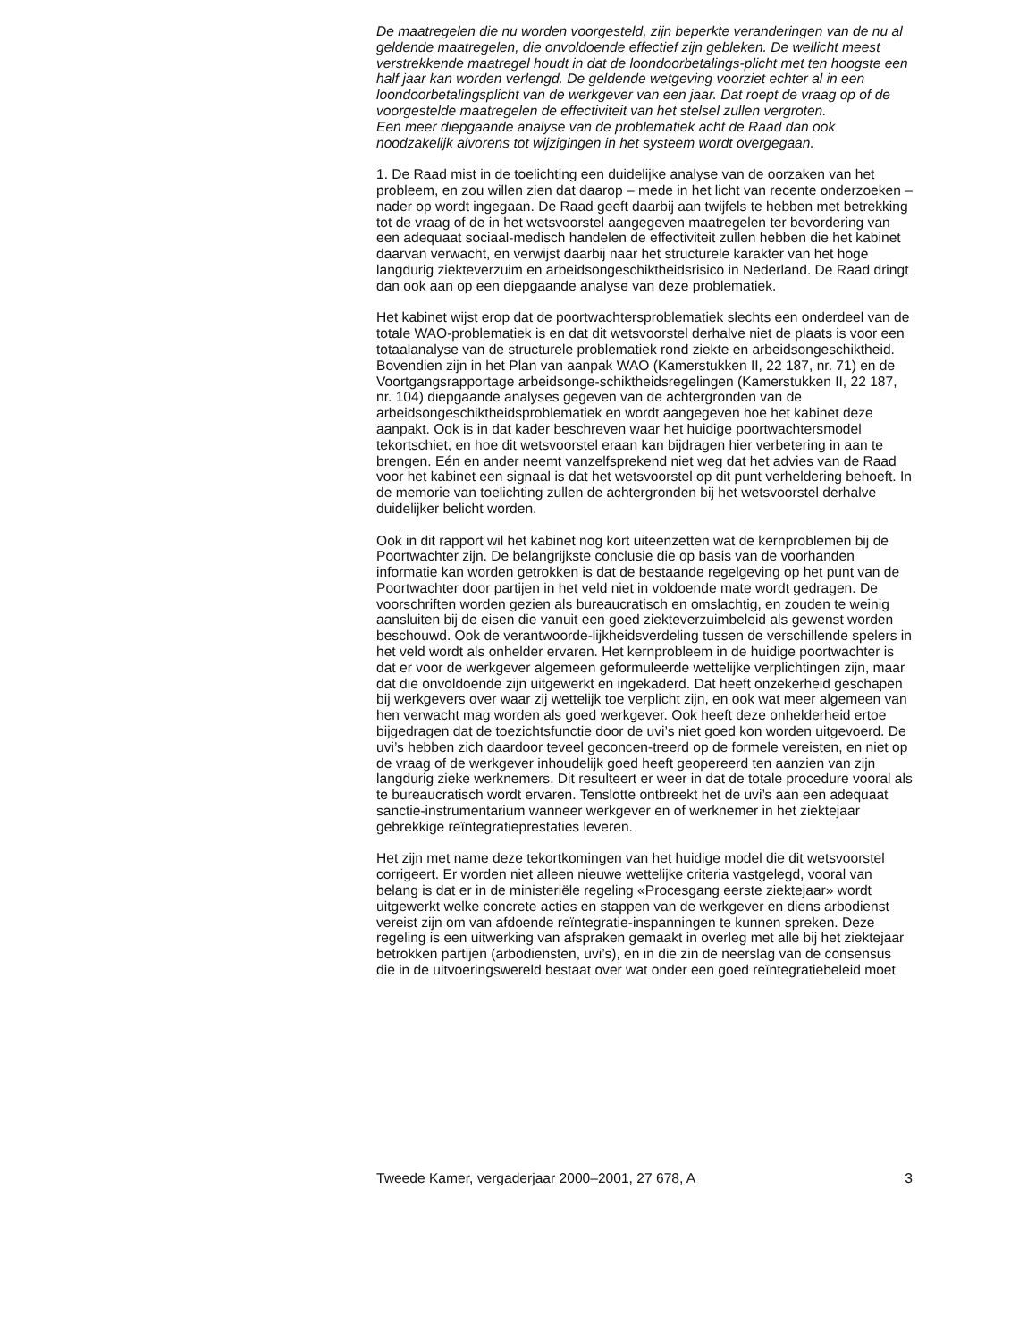De maatregelen die nu worden voorgesteld, zijn beperkte veranderingen van de nu al geldende maatregelen, die onvoldoende effectief zijn gebleken. De wellicht meest verstrekkende maatregel houdt in dat de loondoorbetalings-plicht met ten hoogste een half jaar kan worden verlengd. De geldende wetgeving voorziet echter al in een loondoorbetalingsplicht van de werkgever van een jaar. Dat roept de vraag op of de voorgestelde maatregelen de effectiviteit van het stelsel zullen vergroten.
Een meer diepgaande analyse van de problematiek acht de Raad dan ook noodzakelijk alvorens tot wijzigingen in het systeem wordt overgegaan.
1. De Raad mist in de toelichting een duidelijke analyse van de oorzaken van het probleem, en zou willen zien dat daarop – mede in het licht van recente onderzoeken – nader op wordt ingegaan. De Raad geeft daarbij aan twijfels te hebben met betrekking tot de vraag of de in het wetsvoorstel aangegeven maatregelen ter bevordering van een adequaat sociaal-medisch handelen de effectiviteit zullen hebben die het kabinet daarvan verwacht, en verwijst daarbij naar het structurele karakter van het hoge langdurig ziekteverzuim en arbeidsongeschiktheidsrisico in Nederland. De Raad dringt dan ook aan op een diepgaande analyse van deze problematiek.
Het kabinet wijst erop dat de poortwachtersproblematiek slechts een onderdeel van de totale WAO-problematiek is en dat dit wetsvoorstel derhalve niet de plaats is voor een totaalanalyse van de structurele problematiek rond ziekte en arbeidsongeschiktheid. Bovendien zijn in het Plan van aanpak WAO (Kamerstukken II, 22 187, nr. 71) en de Voortgangsrapportage arbeidsonge-schiktheidsregelingen (Kamerstukken II, 22 187, nr. 104) diepgaande analyses gegeven van de achtergronden van de arbeidsongeschiktheidsproblematiek en wordt aangegeven hoe het kabinet deze aanpakt. Ook is in dat kader beschreven waar het huidige poortwachtersmodel tekortschiet, en hoe dit wetsvoorstel eraan kan bijdragen hier verbetering in aan te brengen. Eén en ander neemt vanzelfsprekend niet weg dat het advies van de Raad voor het kabinet een signaal is dat het wetsvoorstel op dit punt verheldering behoeft. In de memorie van toelichting zullen de achtergronden bij het wetsvoorstel derhalve duidelijker belicht worden.
Ook in dit rapport wil het kabinet nog kort uiteenzetten wat de kernproblemen bij de Poortwachter zijn. De belangrijkste conclusie die op basis van de voorhanden informatie kan worden getrokken is dat de bestaande regelgeving op het punt van de Poortwachter door partijen in het veld niet in voldoende mate wordt gedragen. De voorschriften worden gezien als bureaucratisch en omslachtig, en zouden te weinig aansluiten bij de eisen die vanuit een goed ziekteverzuimbeleid als gewenst worden beschouwd. Ook de verantwoorde-lijkheidsverdeling tussen de verschillende spelers in het veld wordt als onhelder ervaren. Het kernprobleem in de huidige poortwachter is dat er voor de werkgever algemeen geformuleerde wettelijke verplichtingen zijn, maar dat die onvoldoende zijn uitgewerkt en ingekaderd. Dat heeft onzekerheid geschapen bij werkgevers over waar zij wettelijk toe verplicht zijn, en ook wat meer algemeen van hen verwacht mag worden als goed werkgever. Ook heeft deze onhelderheid ertoe bijgedragen dat de toezichtsfunctie door de uvi’s niet goed kon worden uitgevoerd. De uvi’s hebben zich daardoor teveel geconcen-treerd op de formele vereisten, en niet op de vraag of de werkgever inhoudelijk goed heeft geopereerd ten aanzien van zijn langdurig zieke werknemers. Dit resulteert er weer in dat de totale procedure vooral als te bureaucratisch wordt ervaren. Tenslotte ontbreekt het de uvi’s aan een adequaat sanctie-instrumentarium wanneer werkgever en of werknemer in het ziektejaar gebrekkige reïntegratieprestaties leveren.
Het zijn met name deze tekortkomingen van het huidige model die dit wetsvoorstel corrigeert. Er worden niet alleen nieuwe wettelijke criteria vastgelegd, vooral van belang is dat er in de ministeriële regeling «Procesgang eerste ziektejaar» wordt uitgewerkt welke concrete acties en stappen van de werkgever en diens arbodienst vereist zijn om van afdoende reïntegratie-inspanningen te kunnen spreken. Deze regeling is een uitwerking van afspraken gemaakt in overleg met alle bij het ziektejaar betrokken partijen (arbodiensten, uvi’s), en in die zin de neerslag van de consensus die in de uitvoeringswereld bestaat over wat onder een goed reïntegratiebeleid moet
Tweede Kamer, vergaderjaar 2000–2001, 27 678, A 3